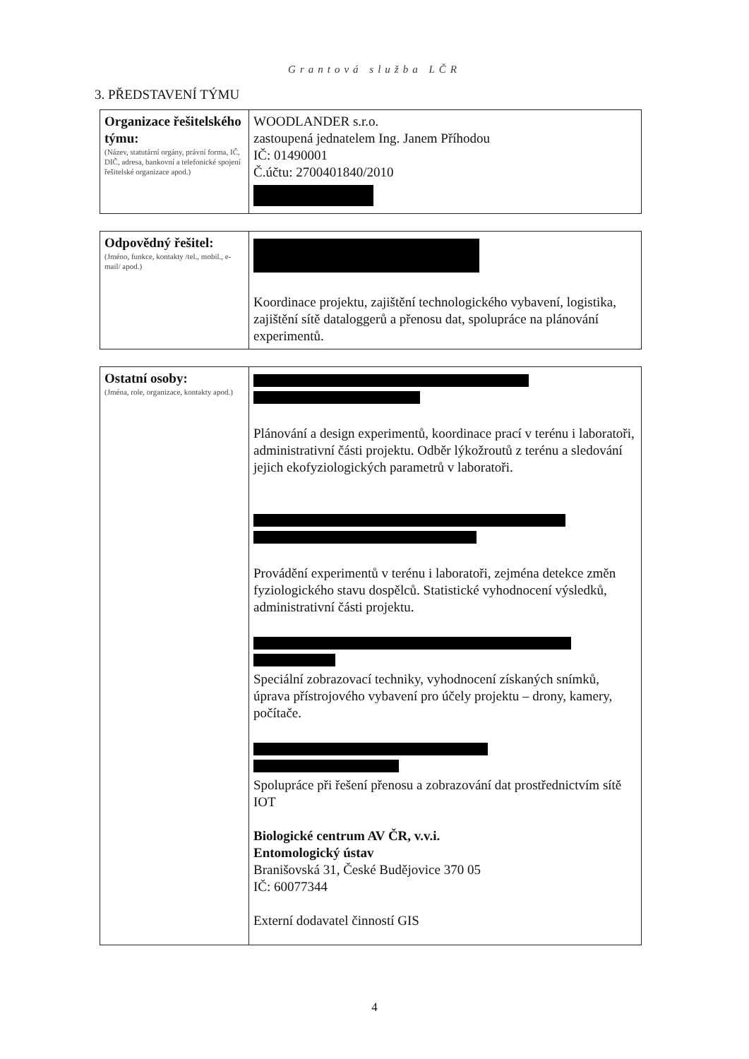Grantová služba LČR
3. PŘEDSTAVENÍ TÝMU
| Organizace řešitelského týmu: (Název, statutární orgány, právní forma, IČ, DIČ, adresa, bankovní a telefonické spojení řešitelské organizace apod.) | WOODLANDER s.r.o. zastoupená jednatelem Ing. Janem Příhodou IČ: 01490001 Č.účtu: 2700401840/2010 |
| Odpovědný řešitel: (Jméno, funkce, kontakty /tel., mobil., e-mail/ apod.) | Koordinace projektu, zajištění technologického vybavení, logistika, zajištění sítě dataloggerů a přenosu dat, spolupráce na plánování experimentů. |
| Ostatní osoby: (Jména, role, organizace, kontakty apod.) | Plánování a design experimentů, koordinace prací v terénu i laboratoři, administrativní části projektu. Odběr lýkožroutů z terénu a sledování jejich ekofyziologických parametrů v laboratoři. Provádění experimentů v terénu i laboratoři, zejména detekce změn fyziologického stavu dospělců. Statistické vyhodnocení výsledků, administrativní části projektu. Speciální zobrazovací techniky, vyhodnocení získaných snímků, úprava přístrojového vybavení pro účely projektu – drony, kamery, počítače. Spolupráce při řešení přenosu a zobrazování dat prostřednictvím sítě IOT Biologické centrum AV ČR, v.v.i. Entomologický ústav Branišovská 31, České Budějovice 370 05 IČ: 60077344 Externí dodavatel činností GIS |
4